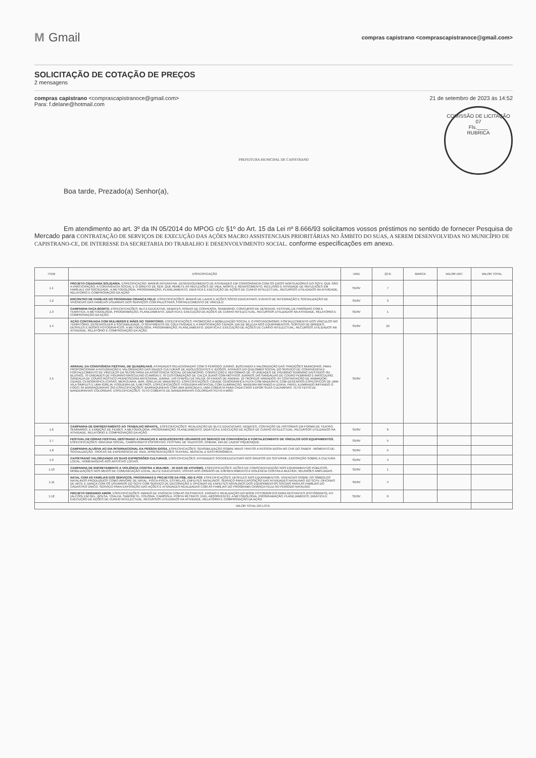M Gmail
compras capistrano <comprascapistranoce@gmail.com>
SOLICITAÇÃO DE COTAÇÃO DE PREÇOS
2 mensagens
compras capistrano <comprascapistranoce@gmail.com>
Para: f.delane@hotmail.com
21 de setembro de 2023 às 14:52
PREFEITURA MUNICIPAL DE CAPISTRANO
COMISSÃO DE LICITAÇÃO
07
Fls.____
RUBRICA
Boa tarde, Prezado(a) Senhor(a),
Em atendimento ao art. 3º da IN 05/2014 do MPOG c/c §1º do Art. 15 da Lei nº 8.666/93 solicitamos vossos préstimos no sentido de fornecer Pesquisa de Mercado para CONTRATAÇÃO DE SERVIÇOS DE EXECUÇÃO DAS AÇÕES MACRO ASSISTENCIAIS PRIORITÁRIAS NO ÂMBITO DO SUAS, A SEREM DESENVOLVIDAS NO MUNICÍPIO DE CAPISTRANO-CE, DE INTERESSE DA SECRETARIA DO TRABALHO E DESENVOLVIMENTO SOCIAL. conforme especificações em anexo.
| ITEM | ESPECIFICAÇÃO | UND | QTD | MARCA | VALOR UNT | VALOR TOTAL |
| --- | --- | --- | --- | --- | --- | --- |
| 1.1 | PROJETO CIDADANIA SOLIDÁRIA. ESPECIFICAÇÃO: MANHÃ INTERATIVA. DESENVOLVIMENTO DE ATIVIDADES EM CONSONÂNCIA COM OS EIXOS NORTEADORES DO SCFV, QUE SÃO A PARTICIPAÇÃO, A CONVIVÊNCIA SOCIAL E O DIREITO DE SER, QUE REMETE AS REFLEXÕES DE VIDA, MORTE E RENASCIMENTO, INCLUSÃO E ATIVIDADE DE REFLEXÕES EM FAMÍLIA E EM SOCIEDADE. A METODOLOGIA, PROGRAMAÇÃO, PLANEJAMENTO, DIDÁTICA E EXECUÇÃO DE AÇÕES DE CUNHO INTELECTUAL, RECURSOS UTILIZADOS NA ATIVIDADE, RELATÓRIO E COMPROVAÇÃO DA AÇÃO | SERV | 7 | | | |
| 1.2 | ENCONTRO DE FAMÍLIAS DO PROGRAMA CRIANÇA FELIZ. ESPECIFICAÇÕES: MANHÃ DE LAZER E AÇÕES SÓCIO EDUCATIVAS, EVENTO DE INTEGRAÇÃO E SOCIALIZAÇÃO DE VIVÊNCIAS DAS FAMÍLIAS USUÁRIAS DOS SERVIÇOS COM PALESTRAS, FORTALECIMENTO DE VÍNCULO. | SERV | 3 | | | |
| 1.3 | CAMPANHA FAÇA BONITO. ESPECIFICAÇÕES: BLITZ EDUCATIVA, DEBATES, RODAS DE CONVERSA, SEMINÁRIO, CONCURSO DE DESENHO, FESTIVAL DE PARÓDIAS COM A TEMÁTICA. A METODOLOGIA, PROGRAMAÇÃO, PLANEJAMENTO, DIDÁTICA E EXECUÇÃO DE AÇÕES DE CUNHO INTELECTUAL, RECURSOS UTILIZADOS NA ATIVIDADE, RELATÓRIO E COMPROVAÇÃO DA AÇÃO. | SERV | 1 | | | |
| 1.4 | AÇÃO CONTINUADA COM MULHERES E MÃES NO TERRITÓRIO. ESPECIFICAÇÕES: PROMOÇÃO A MOBILIZAÇÃO SOCIAL E O PROTAGONISMO; FORTALECIMENTO DOS VÍNCULOS NO TERRITÓRIO, DESENVOLVER A SOCIABILIDADE, O SENTIMENTO DE COLETIVIDADE E A PARTICIPAÇÃO CIDADÃ. DIA DE BELEZA NOS EQUIPAMENTOS, SORTEIO DE BRINDES, DESFILES E BOOKS FOTOGRÁFICOS. A METODOLOGIA, PROGRAMAÇÃO, PLANEJAMENTO, DIDÁTICA E EXECUÇÃO DE AÇÕES DE CUNHO INTELECTUAL, RECURSOS UTILIZADOS NA ATIVIDADE, RELATÓRIO E COMPROVAÇÃO DA AÇÃO. | SERV | 10 | | | |
| 1.5 | ARRAIAL DA CONVIVÊNCIA FESTIVAL DE QUADRILHAS. ATIVIDADES RELACIONADAS COM O PERÍODO JUNINO, BUSCANDO A VALORIZAÇÃO DAS TRADIÇÕES MUNICIPAIS, PARA PROPORCIONAR A INTEGRAÇÃO E VALORIZAÇÃO DAS RAIZES CULTURAIS DE ADOLESCENTES E IDOSOS, ATRAVÉS DO QUILOMBO SOCIAL DO SERVIÇO DE CONVIVÊNCIA E FORTALECIMENTO DE VÍNCULOS DA SECRETARIA DA ASSISTÊNCIA SOCIAL DO MUNICÍPIO. CONFECÇÃO E REFORMAS DE 70 UNIDADES DE FIGURINO FEMININO (VESTIDOS OU BLUSAS), 70 UNIDADES DE FIGURINO MASCULINO (CAMISA) E 70 CUSTOMIZAÇÃO DE CALÇA JEANS COM MOTIVOS JUNINOS 140 SANDÁLIAS DE COURO FEMININO E MASCULINO, SANDÁLIA DE COURO RÚSTICO FRANCISCANA ARTESANAL JUNINA; 140 CHAPÉU DE PALHA; 04 FAIXAS DE RAINHA; 10 TROFÉUS VARIADOS; 04 CONTRATAÇÃO DE ANIMADOR; CIDADE CENOGRÁFICA (CASAS, MERCEARIA, BAR, IGREJA DE MADEIRITE). ESPECIFICAÇÕES: CIDADE CENOGRÁFICA FEITA COM MADEIRITE COM DESENHOS ESPECÍFICOS DE UMA VILA SIMPLES E UMA IGREJA; FOGUEIRA DE 5 METROS. ESPECIFICAÇÕES: FOGUEIRA ARTIFICIAL COM ILUMINAÇÃO, MADEIRA IMITANDO A LENHA, PAPEL ILUMINADO IMITANDO O FOGO; 04 BARRAQUINHAS 3X3 ESPECIFICAÇÕES: BARRAQUINHAS COM UMA BANCADA E UMA COBERTA PARA CADA CRAS EXPOR SUAS CULINÁRIAS; TETO FEITO DE BANDEIRINHAS COLORIDAS. ESPECIFICAÇÕES: TETO COBERTO DE BANDEIRINHAS COLORIDAS FEITO A MÃO; | SERV | 4 | | | |
| 1.6 | CAMPANHA DE ENFRENTAMENTO AO TRABALHO INFANTIL. ESPECIFICAÇÕES: REALIZAÇÃO DE BLITZ EDUCATIVAS, DEBATES, CONTAÇÃO DE HISTÓRIAS EM FORMA DE TEATRO, SEMINÁRIO, E EXIBIÇÃO DE FILMES. A METODOLOGIA, PROGRAMAÇÃO, PLANEJAMENTO, DIDÁTICA E EXECUÇÃO DE AÇÕES DE CUNHO INTELECTUAL, RECURSOS UTILIZADOS NA ATIVIDADE, RELATÓRIO E COMPROVAÇÃO DA AÇÃO. | SERV | 6 | | | |
| 1.7 | FESTIVAL DE FÉRIAS FESTIVAL DESTINADO A CRIANÇAS E ADOLESCENTES USUÁRIOS DO SERVIÇO DE CONVIVÊNCIA E FORTALECIMENTO DE VÍNCULOS DOS EQUIPAMENTOS. ESPECIFICAÇÕES: GINCANA SOCIAL, CAMPEONATO ESPORTIVO, FESTIVAL DE TALENTOS, CINEMA, DIA DE LAZER/ PIQUENIQUE. | SERV | 5 | | | |
| 1.8 | CAMPANHA ALUSIVA AO DIA INTERNACIONAL DA PESSOA IDOSA. ESPECIFICAÇÕES: SENSIBILIZAÇÃO SOBRE MAUS TRATOS A PESSOA IDOSA NO CHÁ DO SABER - MOMENTO DE SOCIALIZAÇÃO, TROCAS DE EXPERIÊNCIA DE VIDA, APRESENTAÇÕES TEATRAL, MUSICAL E GASTRONÔMICA. | SERV | 5 | | | |
| 1.9 | CAPISTRANO VALORIZANDO AS SUAS EXPRESSÕES CULTURAIS. ESPECIFICAÇÕES: ATIVIDADES SOCIOEDUCATIVAS NOS GRUPOS DO SCFV/PAIF, EXPOSIÇÃO SOBRE A CULTURA LOCAL, HOMENAGENS AOS ARTISTAS LOCAIS. | SERV | 4 | | | |
| 1.10 | CAMPANHA DE ENFRETAMENTO A VIOLÊNCIA CONTRA A MULHER - 16 DIAS DE ATIVISMO. ESPECIFICAÇÕES: AÇÕES DE CONSCIENTIZAÇÃO NOS EQUIPAMENTOS PÚBLICOS, MOBILIZAÇÕES NOS MEIOS DE COMUNICAÇÃO LOCAL; BLITZ EDUCATIVAS, VISITAS AOS ÓRGÃOS DE ENFRENTAMENTO A VIOLÊNCIA CONTRA A MULHER, REUNIÕES AMPLIADAS. | SERV | 1 | | | |
| 1.11 | NATAL COM AS FAMÍLIAS DOS SERVIÇOS, PROGRAMAS E PROJETOS DA PSB, IGD E PCF. ESPECIFICAÇÕES: DESFILES NOS EQUIPAMENTOS, VIVENCIAS SOBRE OS SÍMBOLOS NATALINOS PRODUZIDOS COMO ÁRVORE DE NATAL, PISCA-PISCA, ESTRELAS, ENFEITES NATALINOS. SERVIÇO PARA EXPOSIÇÃO DAS ATIVIDADES NATALINAS DO SCFV. OFICINAS DE ARTE E DANÇA COM OS USUÁRIOS DO SCFV COM SERVIÇO DE DECORAÇÃO E OFICINAS DE ENFEITES NATALINOS DOS EQUIPAMENTOS SOCIAIS PARA AS FAMÍLIAS DO CADASTRO ÚNICO. SERVIÇO PARA EXPOSIÇÃO DAS AÇÕES E ATIVIDADES REALIZADAS COM AS FAMÍLIAS DO PROGRAMA CRIANÇA FELIZ NO PERÍODO NATALINO. | SERV | 4 | | | |
| 1.12 | PROJETO GERANDO AMOR. ESPECIFICAÇÕES: MANHÃ DE VIVÊNCIA COM AS GESTANTES, ENSAIO E REALIZAÇÃO DO BOOK FOTOGRÁFICO PARA GESTANTES (FOTÓGRAFO), KIT (ÁLCOOL EM GEL, BOLSA, TOALHA, SABONETE, COLÔNIA, CAMISOLA, PORTA RETRATO, DVD, ABSORVENTE). A METODOLOGIA, PROGRAMAÇÃO, PLANEJAMENTO, DIDÁTICA E EXECUÇÃO DE AÇÕES DE CUNHO INTELECTUAL, RECURSOS UTILIZADOS NA ATIVIDADE, RELATÓRIO E COMPROVAÇÃO DA AÇÃO. | SERV | 6 | | | |
| VALOR TOTAL DO LOTE | | | | | | |